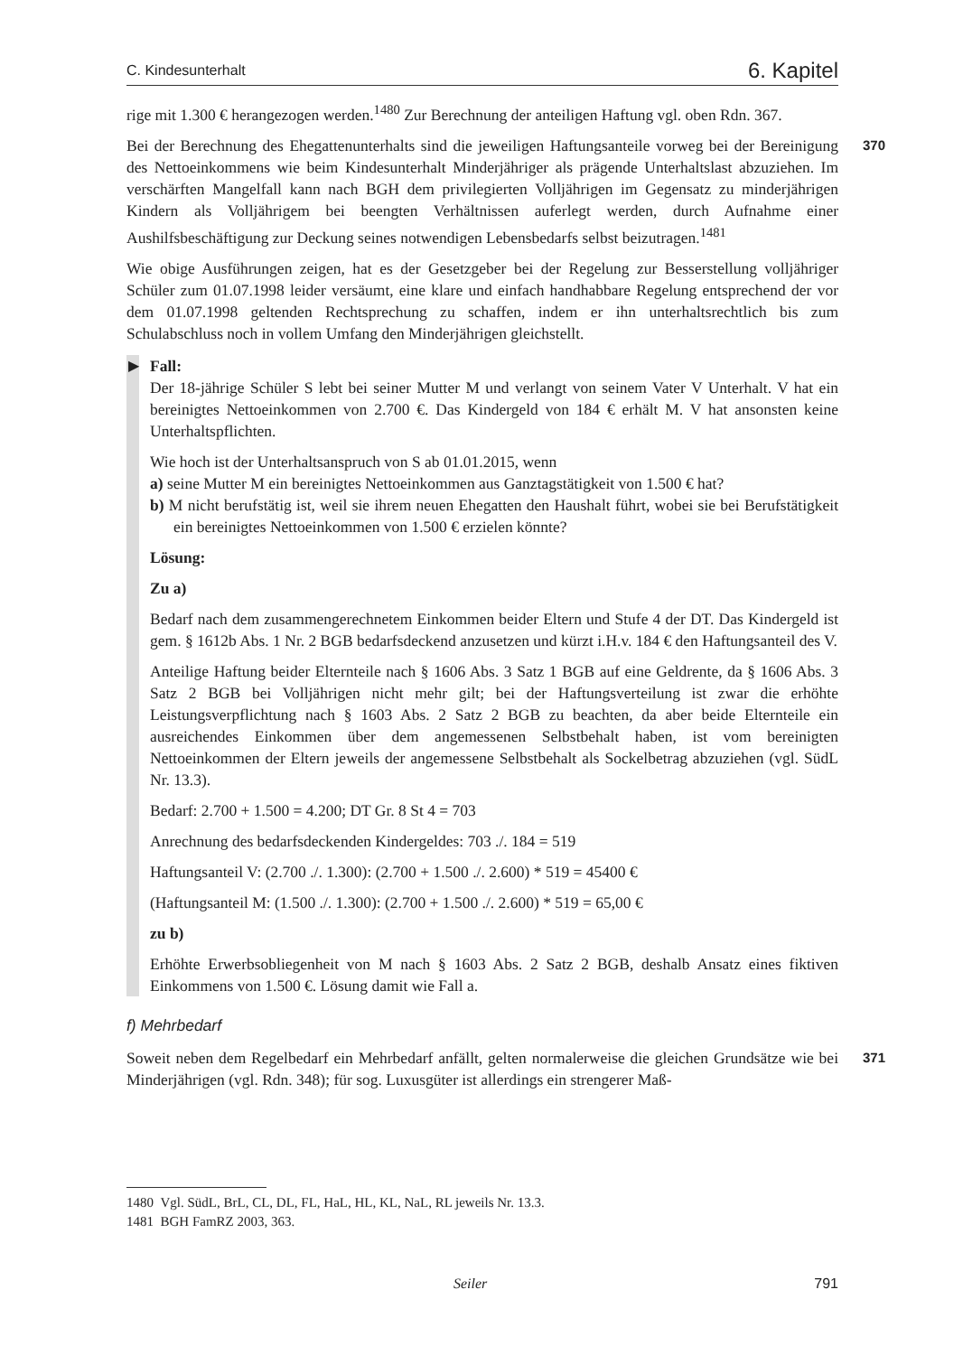C. Kindesunterhalt 6. Kapitel
rige mit 1.300 € herangezogen werden.<sup>1480</sup> Zur Berechnung der anteiligen Haftung vgl. oben Rdn. 367.
370 Bei der Berechnung des Ehegattenunterhalts sind die jeweiligen Haftungsanteile vorweg bei der Bereinigung des Nettoeinkommens wie beim Kindesunterhalt Minderjähriger als prägende Unterhaltslast abzuziehen. Im verschärften Mangelfall kann nach BGH dem privilegierten Volljährigen im Gegensatz zu minderjährigen Kindern als Volljährigem bei beengten Verhältnissen auferlegt werden, durch Aufnahme einer Aushilfsbeschäftigung zur Deckung seines notwendigen Lebensbedarfs selbst beizutragen.<sup>1481</sup>
Wie obige Ausführungen zeigen, hat es der Gesetzgeber bei der Regelung zur Besserstellung volljähriger Schüler zum 01.07.1998 leider versäumt, eine klare und einfach handhabbare Regelung entsprechend der vor dem 01.07.1998 geltenden Rechtsprechung zu schaffen, indem er ihn unterhaltsrechtlich bis zum Schulabschluss noch in vollem Umfang den Minderjährigen gleichstellt.
▶
Fall:
Der 18-jährige Schüler S lebt bei seiner Mutter M und verlangt von seinem Vater V Unterhalt. V hat ein bereinigtes Nettoeinkommen von 2.700 €. Das Kindergeld von 184 € erhält M. V hat ansonsten keine Unterhaltspflichten.
Wie hoch ist der Unterhaltsanspruch von S ab 01.01.2015, wenn
a) seine Mutter M ein bereinigtes Nettoeinkommen aus Ganztagstätigkeit von 1.500 € hat?
b) M nicht berufstätig ist, weil sie ihrem neuen Ehegatten den Haushalt führt, wobei sie bei Berufstätigkeit ein bereinigtes Nettoeinkommen von 1.500 € erzielen könnte?
Lösung:
Zu a)
Bedarf nach dem zusammengerechnetem Einkommen beider Eltern und Stufe 4 der DT. Das Kindergeld ist gem. § 1612b Abs. 1 Nr. 2 BGB bedarfsdeckend anzusetzen und kürzt i.H.v. 184 € den Haftungsanteil des V.
Anteilige Haftung beider Elternteile nach § 1606 Abs. 3 Satz 1 BGB auf eine Geldrente, da § 1606 Abs. 3 Satz 2 BGB bei Volljährigen nicht mehr gilt; bei der Haftungsverteilung ist zwar die erhöhte Leistungsverpflichtung nach § 1603 Abs. 2 Satz 2 BGB zu beachten, da aber beide Elternteile ein ausreichendes Einkommen über dem angemessenen Selbstbehalt haben, ist vom bereinigten Nettoeinkommen der Eltern jeweils der angemessene Selbstbehalt als Sockelbetrag abzuziehen (vgl. SüdL Nr. 13.3).
Bedarf: 2.700 + 1.500 = 4.200; DT Gr. 8 St 4 = 703
Anrechnung des bedarfsdeckenden Kindergeldes: 703 ./. 184 = 519
Haftungsanteil V: (2.700 ./. 1.300): (2.700 + 1.500 ./. 2.600) * 519 = 45400 €
(Haftungsanteil M: (1.500 ./. 1.300): (2.700 + 1.500 ./. 2.600) * 519 = 65,00 €
zu b)
Erhöhte Erwerbsobliegenheit von M nach § 1603 Abs. 2 Satz 2 BGB, deshalb Ansatz eines fiktiven Einkommens von 1.500 €. Lösung damit wie Fall a.
f) Mehrbedarf
371 Soweit neben dem Regelbedarf ein Mehrbedarf anfällt, gelten normalerweise die gleichen Grundsätze wie bei Minderjährigen (vgl. Rdn. 348); für sog. Luxusgüter ist allerdings ein strengerer Maß-
1480 Vgl. SüdL, BrL, CL, DL, FL, HaL, HL, KL, NaL, RL jeweils Nr. 13.3.
1481 BGH FamRZ 2003, 363.
Seiler 791